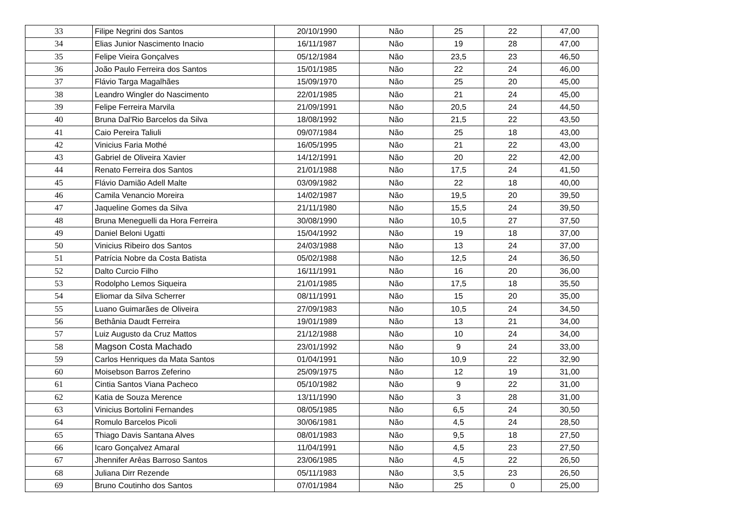| 33 | Filipe Negrini dos Santos | 20/10/1990 | Não | 25 | 22 | 47,00 |
| 34 | Elias Junior Nascimento Inacio | 16/11/1987 | Não | 19 | 28 | 47,00 |
| 35 | Felipe Vieira Gonçalves | 05/12/1984 | Não | 23,5 | 23 | 46,50 |
| 36 | João Paulo Ferreira dos Santos | 15/01/1985 | Não | 22 | 24 | 46,00 |
| 37 | Flávio Targa Magalhães | 15/09/1970 | Não | 25 | 20 | 45,00 |
| 38 | Leandro Wingler do Nascimento | 22/01/1985 | Não | 21 | 24 | 45,00 |
| 39 | Felipe Ferreira Marvila | 21/09/1991 | Não | 20,5 | 24 | 44,50 |
| 40 | Bruna Dal'Rio Barcelos da Silva | 18/08/1992 | Não | 21,5 | 22 | 43,50 |
| 41 | Caio Pereira Taliuli | 09/07/1984 | Não | 25 | 18 | 43,00 |
| 42 | Vinicius Faria Mothé | 16/05/1995 | Não | 21 | 22 | 43,00 |
| 43 | Gabriel de Oliveira Xavier | 14/12/1991 | Não | 20 | 22 | 42,00 |
| 44 | Renato Ferreira dos Santos | 21/01/1988 | Não | 17,5 | 24 | 41,50 |
| 45 | Flávio Damião Adell Malte | 03/09/1982 | Não | 22 | 18 | 40,00 |
| 46 | Camila Venancio Moreira | 14/02/1987 | Não | 19,5 | 20 | 39,50 |
| 47 | Jaqueline Gomes da Silva | 21/11/1980 | Não | 15,5 | 24 | 39,50 |
| 48 | Bruna Meneguelli da Hora Ferreira | 30/08/1990 | Não | 10,5 | 27 | 37,50 |
| 49 | Daniel Beloni Ugatti | 15/04/1992 | Não | 19 | 18 | 37,00 |
| 50 | Vinicius Ribeiro dos Santos | 24/03/1988 | Não | 13 | 24 | 37,00 |
| 51 | Patrícia Nobre da Costa Batista | 05/02/1988 | Não | 12,5 | 24 | 36,50 |
| 52 | Dalto Curcio Filho | 16/11/1991 | Não | 16 | 20 | 36,00 |
| 53 | Rodolpho Lemos Siqueira | 21/01/1985 | Não | 17,5 | 18 | 35,50 |
| 54 | Eliomar da Silva Scherrer | 08/11/1991 | Não | 15 | 20 | 35,00 |
| 55 | Luano Guimarães de Oliveira | 27/09/1983 | Não | 10,5 | 24 | 34,50 |
| 56 | Bethânia Daudt Ferreira | 19/01/1989 | Não | 13 | 21 | 34,00 |
| 57 | Luiz Augusto da Cruz Mattos | 21/12/1988 | Não | 10 | 24 | 34,00 |
| 58 | Magson Costa Machado | 23/01/1992 | Não | 9 | 24 | 33,00 |
| 59 | Carlos Henriques da Mata Santos | 01/04/1991 | Não | 10,9 | 22 | 32,90 |
| 60 | Moisebson Barros Zeferino | 25/09/1975 | Não | 12 | 19 | 31,00 |
| 61 | Cintia Santos Viana Pacheco | 05/10/1982 | Não | 9 | 22 | 31,00 |
| 62 | Katia de Souza Merence | 13/11/1990 | Não | 3 | 28 | 31,00 |
| 63 | Vinicius Bortolini Fernandes | 08/05/1985 | Não | 6,5 | 24 | 30,50 |
| 64 | Romulo Barcelos Picoli | 30/06/1981 | Não | 4,5 | 24 | 28,50 |
| 65 | Thiago Davis Santana Alves | 08/01/1983 | Não | 9,5 | 18 | 27,50 |
| 66 | Icaro Gonçalvez Amaral | 11/04/1991 | Não | 4,5 | 23 | 27,50 |
| 67 | Jhennifer Arêas Barroso Santos | 23/06/1985 | Não | 4,5 | 22 | 26,50 |
| 68 | Juliana Dirr Rezende | 05/11/1983 | Não | 3,5 | 23 | 26,50 |
| 69 | Bruno Coutinho dos Santos | 07/01/1984 | Não | 25 | 0 | 25,00 |